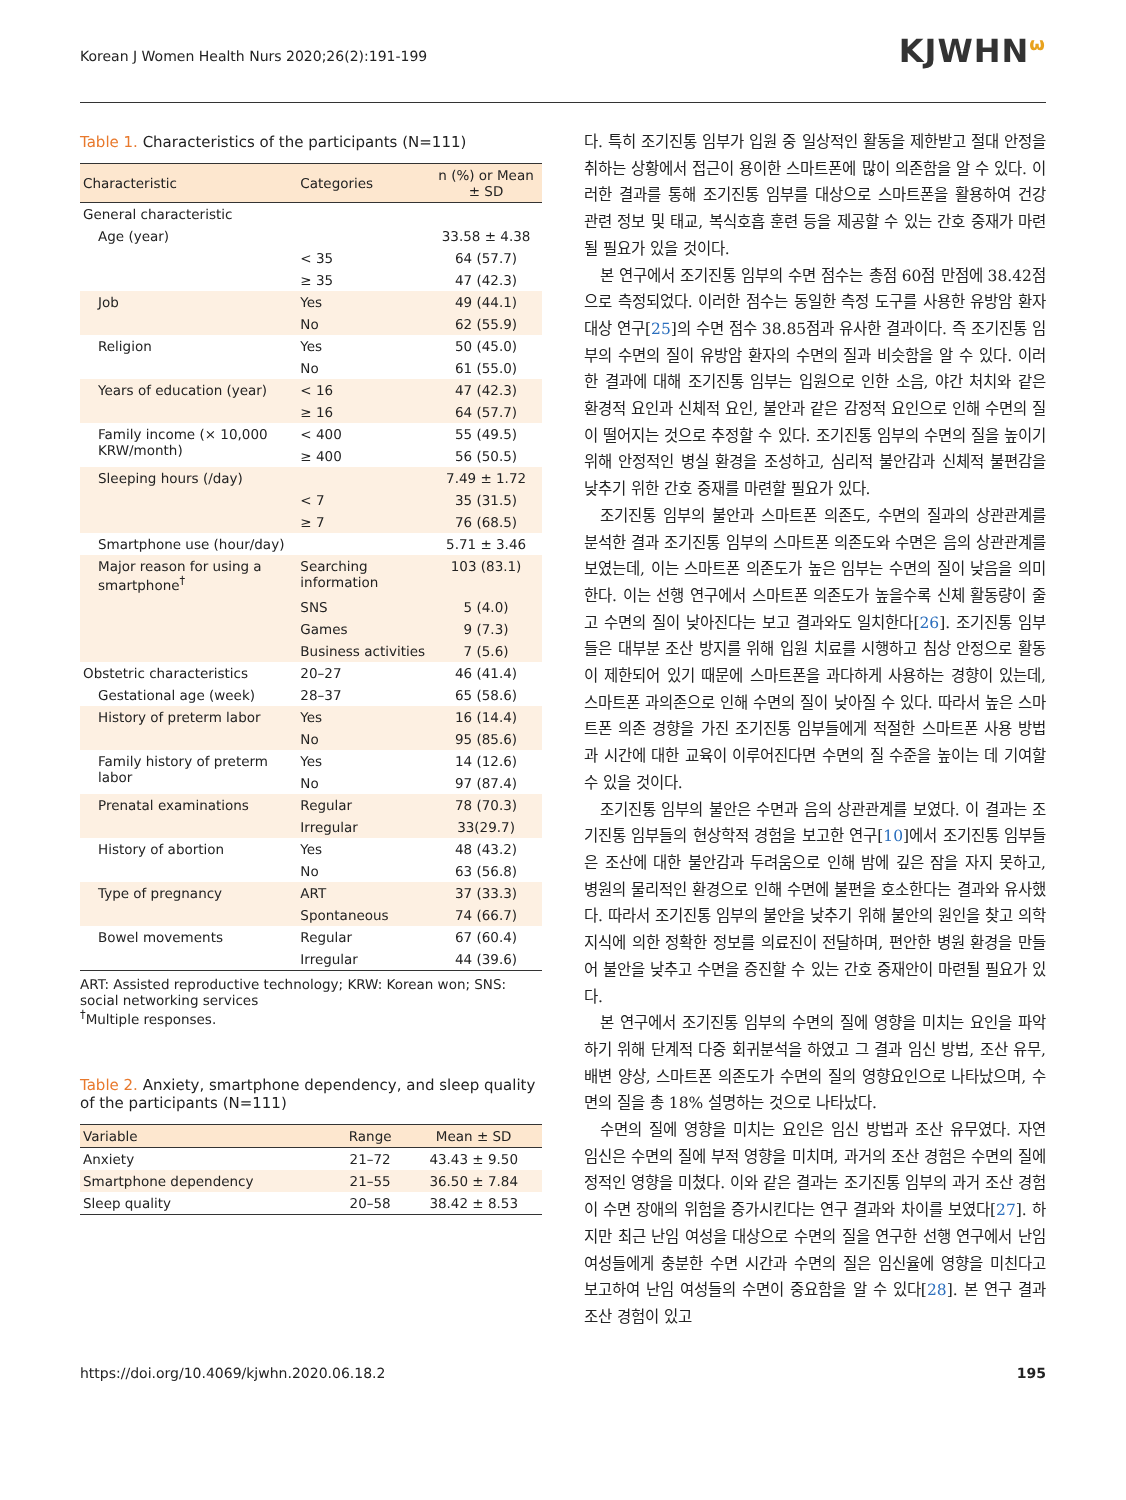Korean J Women Health Nurs 2020;26(2):191-199 KJWHN<sup>ω</sup>
Table 1. Characteristics of the participants (N=111)
| Characteristic | Categories | n (%) or Mean ± SD |
| --- | --- | --- |
| General characteristic | | |
| Age (year) | | 33.58 ± 4.38 |
| | < 35 | 64 (57.7) |
| | ≥ 35 | 47 (42.3) |
| Job | Yes | 49 (44.1) |
| | No | 62 (55.9) |
| Religion | Yes | 50 (45.0) |
| | No | 61 (55.0) |
| Years of education (year) | < 16 | 47 (42.3) |
| | ≥ 16 | 64 (57.7) |
| Family income (× 10,000 KRW/month) | < 400 | 55 (49.5) |
| | ≥ 400 | 56 (50.5) |
| Sleeping hours (/day) | | 7.49 ± 1.72 |
| | < 7 | 35 (31.5) |
| | ≥ 7 | 76 (68.5) |
| Smartphone use (hour/day) | | 5.71 ± 3.46 |
| Major reason for using a smartphone<sup>†</sup> | Searching information | 103 (83.1) |
| | SNS | 5 (4.0) |
| | Games | 9 (7.3) |
| | Business activities | 7 (5.6) |
| Obstetric characteristics | 20–27 | 46 (41.4) |
| Gestational age (week) | 28–37 | 65 (58.6) |
| History of preterm labor | Yes | 16 (14.4) |
| | No | 95 (85.6) |
| Family history of preterm labor | Yes | 14 (12.6) |
| | No | 97 (87.4) |
| Prenatal examinations | Regular | 78 (70.3) |
| | Irregular | 33(29.7) |
| History of abortion | Yes | 48 (43.2) |
| | No | 63 (56.8) |
| Type of pregnancy | ART | 37 (33.3) |
| | Spontaneous | 74 (66.7) |
| Bowel movements | Regular | 67 (60.4) |
| | Irregular | 44 (39.6) |
ART: Assisted reproductive technology; KRW: Korean won; SNS: social networking services
<sup>†</sup> Multiple responses.
Table 2. Anxiety, smartphone dependency, and sleep quality of the participants (N=111)
| Variable | Range | Mean ± SD |
| --- | --- | --- |
| Anxiety | 21–72 | 43.43 ± 9.50 |
| Smartphone dependency | 21–55 | 36.50 ± 7.84 |
| Sleep quality | 20–58 | 38.42 ± 8.53 |
다. 특히 조기진통 임부가 입원 중 일상적인 활동을 제한받고 절대 안정을 취하는 상황에서 접근이 용이한 스마트폰에 많이 의존함을 알 수 있다. 이러한 결과를 통해 조기진통 임부를 대상으로 스마트폰을 활용하여 건강 관련 정보 및 태교, 복식호흡 훈련 등을 제공할 수 있는 간호 중재가 마련될 필요가 있을 것이다.
본 연구에서 조기진통 임부의 수면 점수는 총점 60점 만점에 38.42점으로 측정되었다. 이러한 점수는 동일한 측정 도구를 사용한 유방암 환자 대상 연구[25]의 수면 점수 38.85점과 유사한 결과이다. 즉 조기진통 임부의 수면의 질이 유방암 환자의 수면의 질과 비슷함을 알 수 있다. 이러한 결과에 대해 조기진통 임부는 입원으로 인한 소음, 야간 처치와 같은 환경적 요인과 신체적 요인, 불안과 같은 감정적 요인으로 인해 수면의 질이 떨어지는 것으로 추정할 수 있다. 조기진통 임부의 수면의 질을 높이기 위해 안정적인 병실 환경을 조성하고, 심리적 불안감과 신체적 불편감을 낮추기 위한 간호 중재를 마련할 필요가 있다.
조기진통 임부의 불안과 스마트폰 의존도, 수면의 질과의 상관관계를 분석한 결과 조기진통 임부의 스마트폰 의존도와 수면은 음의 상관관계를 보였는데, 이는 스마트폰 의존도가 높은 임부는 수면의 질이 낮음을 의미한다. 이는 선행 연구에서 스마트폰 의존도가 높을수록 신체 활동량이 줄고 수면의 질이 낮아진다는 보고 결과와도 일치한다[26]. 조기진통 임부들은 대부분 조산 방지를 위해 입원 치료를 시행하고 침상 안정으로 활동이 제한되어 있기 때문에 스마트폰을 과다하게 사용하는 경향이 있는데, 스마트폰 과의존으로 인해 수면의 질이 낮아질 수 있다. 따라서 높은 스마트폰 의존 경향을 가진 조기진통 임부들에게 적절한 스마트폰 사용 방법과 시간에 대한 교육이 이루어진다면 수면의 질 수준을 높이는 데 기여할 수 있을 것이다.
조기진통 임부의 불안은 수면과 음의 상관관계를 보였다. 이 결과는 조기진통 임부들의 현상학적 경험을 보고한 연구[10]에서 조기진통 임부들은 조산에 대한 불안감과 두려움으로 인해 밤에 깊은 잠을 자지 못하고, 병원의 물리적인 환경으로 인해 수면에 불편을 호소한다는 결과와 유사했다. 따라서 조기진통 임부의 불안을 낮추기 위해 불안의 원인을 찾고 의학 지식에 의한 정확한 정보를 의료진이 전달하며, 편안한 병원 환경을 만들어 불안을 낮추고 수면을 증진할 수 있는 간호 중재안이 마련될 필요가 있다.
본 연구에서 조기진통 임부의 수면의 질에 영향을 미치는 요인을 파악하기 위해 단계적 다중 회귀분석을 하였고 그 결과 임신 방법, 조산 유무, 배변 양상, 스마트폰 의존도가 수면의 질의 영향요인으로 나타났으며, 수면의 질을 총 18% 설명하는 것으로 나타났다.
수면의 질에 영향을 미치는 요인은 임신 방법과 조산 유무였다. 자연 임신은 수면의 질에 부적 영향을 미치며, 과거의 조산 경험은 수면의 질에 정적인 영향을 미쳤다. 이와 같은 결과는 조기진통 임부의 과거 조산 경험이 수면 장애의 위험을 증가시킨다는 연구 결과와 차이를 보였다[27]. 하지만 최근 난임 여성을 대상으로 수면의 질을 연구한 선행 연구에서 난임 여성들에게 충분한 수면 시간과 수면의 질은 임신율에 영향을 미친다고 보고하여 난임 여성들의 수면이 중요함을 알 수 있다[28]. 본 연구 결과 조산 경험이 있고
https://doi.org/10.4069/kjwhn.2020.06.18.2 195